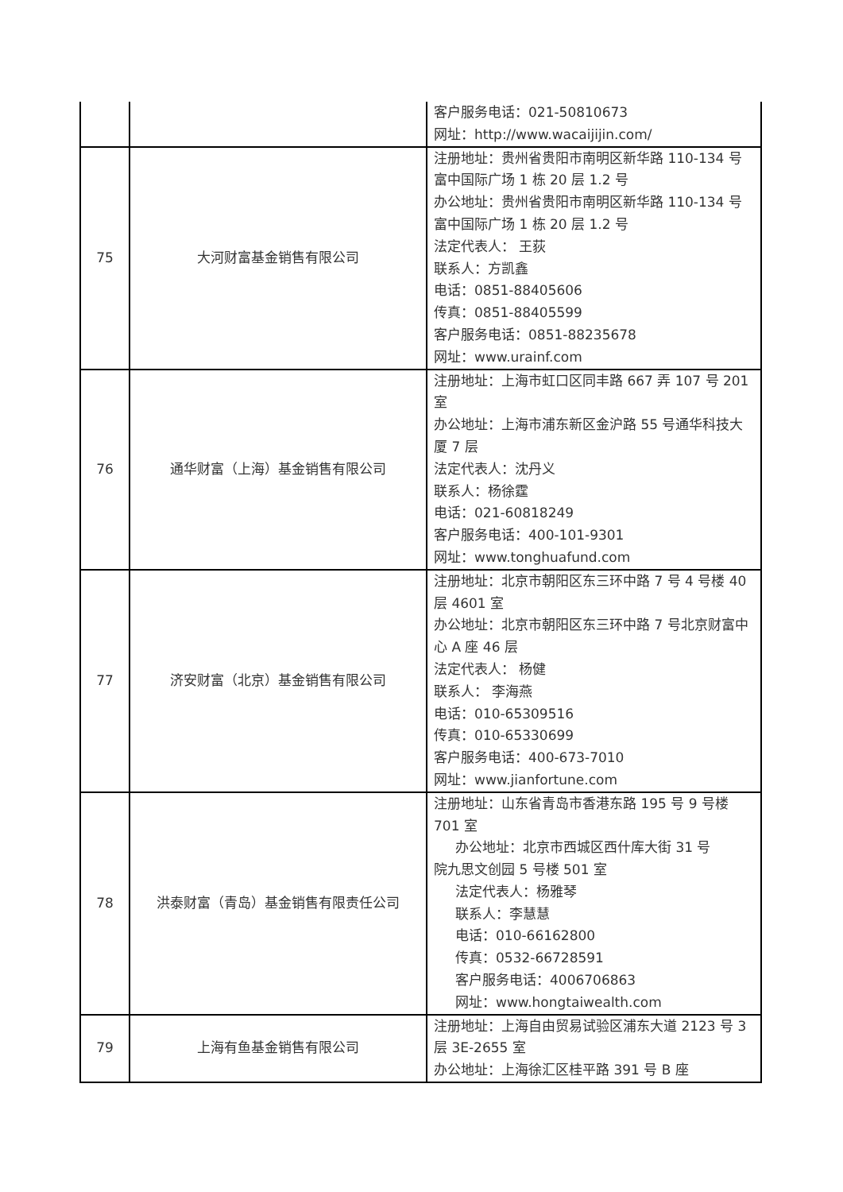| | | 客户服务电话：021-50810673 网址：http://www.wacaijijin.com/ |
| 75 | 大河财富基金销售有限公司 | 注册地址：贵州省贵阳市南明区新华路 110-134 号富中国际广场 1 栋 20 层 1.2 号 办公地址：贵州省贵阳市南明区新华路 110-134 号富中国际广场 1 栋 20 层 1.2 号 法定代表人： 王荻 联系人：方凯鑫 电话：0851-88405606 传真：0851-88405599 客户服务电话：0851-88235678 网址：www.urainf.com |
| 76 | 通华财富（上海）基金销售有限公司 | 注册地址：上海市虹口区同丰路 667 弄 107 号 201 室 办公地址：上海市浦东新区金沪路 55 号通华科技大厦 7 层 法定代表人：沈丹义 联系人：杨徐霆 电话：021-60818249 客户服务电话：400-101-9301 网址：www.tonghuafund.com |
| 77 | 济安财富（北京）基金销售有限公司 | 注册地址：北京市朝阳区东三环中路 7 号 4 号楼 40 层 4601 室 办公地址：北京市朝阳区东三环中路 7 号北京财富中心 A 座 46 层 法定代表人： 杨健 联系人： 李海燕 电话：010-65309516 传真：010-65330699 客户服务电话：400-673-7010 网址：www.jianfortune.com |
| 78 | 洪泰财富（青岛）基金销售有限责任公司 | 注册地址：山东省青岛市香港东路 195 号 9 号楼 701 室 办公地址：北京市西城区西什库大街 31 号 院九思文创园 5 号楼 501 室 法定代表人：杨雅琴 联系人：李慧慧 电话：010-66162800 传真：0532-66728591 客户服务电话：4006706863 网址：www.hongtaiwealth.com |
| 79 | 上海有鱼基金销售有限公司 | 注册地址：上海自由贸易试验区浦东大道 2123 号 3 层 3E-2655 室 办公地址：上海徐汇区桂平路 391 号 B 座 |